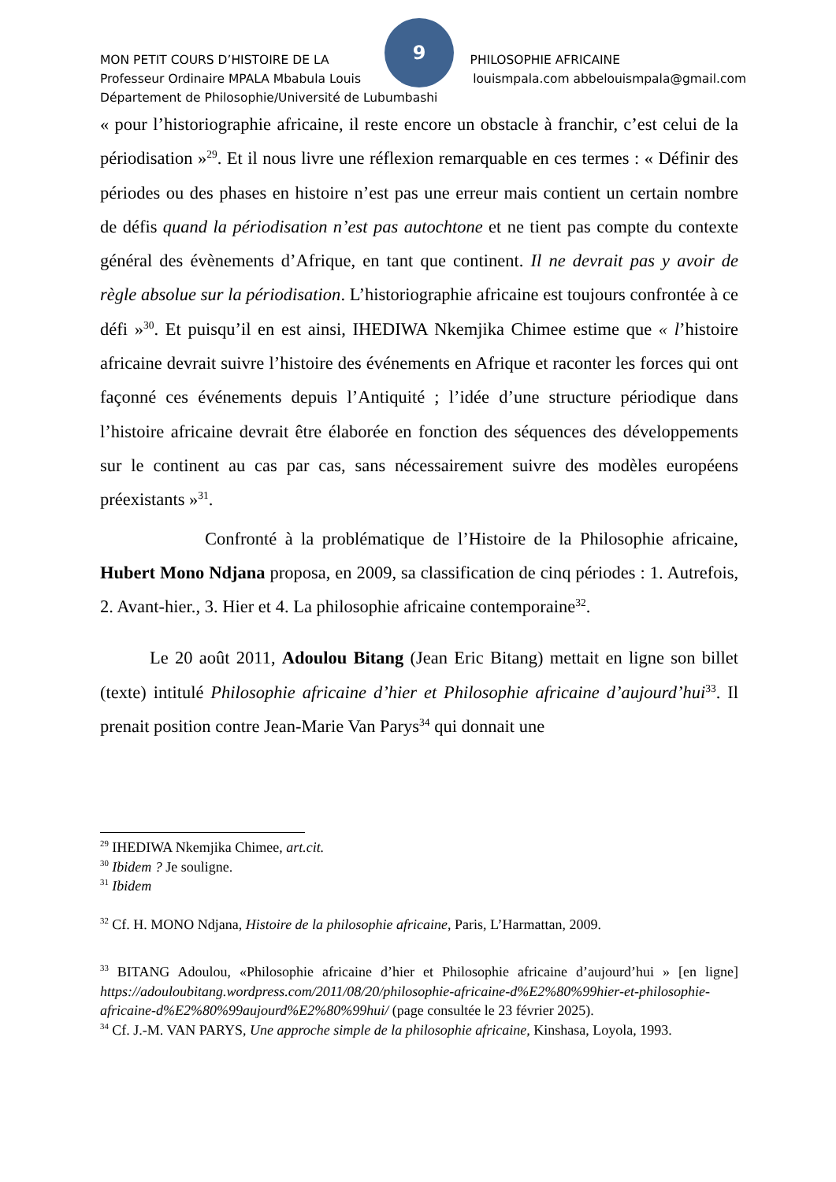9
MON PETIT COURS D’HISTOIRE DE LA PHILOSOPHIE AFRICAINE
Professeur Ordinaire MPALA Mbabula Louis louismpala.com abbelouismpala@gmail.com
Département de Philosophie/Université de Lubumbashi
« pour l’historiographie africaine, il reste encore un obstacle à franchir, c’est celui de la périodisation »<sup>29</sup>. Et il nous livre une réflexion remarquable en ces termes : « Définir des périodes ou des phases en histoire n’est pas une erreur mais contient un certain nombre de défis quand la périodisation n’est pas autochtone et ne tient pas compte du contexte général des évènements d’Afrique, en tant que continent. Il ne devrait pas y avoir de règle absolue sur la périodisation. L’historiographie africaine est toujours confrontée à ce défi »<sup>30</sup>. Et puisqu’il en est ainsi, IHEDIWA Nkemjika Chimee estime que « l’histoire africaine devrait suivre l’histoire des événements en Afrique et raconter les forces qui ont façonné ces événements depuis l’Antiquité ; l’idée d’une structure périodique dans l’histoire africaine devrait être élaborée en fonction des séquences des développements sur le continent au cas par cas, sans nécessairement suivre des modèles européens préexistants »<sup>31</sup>.
Confronté à la problématique de l’Histoire de la Philosophie africaine, Hubert Mono Ndjana proposa, en 2009, sa classification de cinq périodes : 1. Autrefois, 2. Avant-hier., 3. Hier et 4. La philosophie africaine contemporaine<sup>32</sup>.
Le 20 août 2011, Adoulou Bitang (Jean Eric Bitang) mettait en ligne son billet (texte) intitulé Philosophie africaine d’hier et Philosophie africaine d’aujourd’hui<sup>33</sup>. Il prenait position contre Jean-Marie Van Parys<sup>34</sup> qui donnait une
<sup>29</sup> IHEDIWA Nkemjika Chimee, art.cit.
<sup>30</sup> Ibidem ? Je souligne.
<sup>31</sup> Ibidem
<sup>32</sup> Cf. H. MONO Ndjana, Histoire de la philosophie africaine, Paris, L’Harmattan, 2009.
<sup>33</sup> BITANG Adoulou, «Philosophie africaine d’hier et Philosophie africaine d’aujourd’hui » [en ligne] https://adouloubitang.wordpress.com/2011/08/20/philosophie-africaine-d%E2%80%99hier-et-philosophie-africaine-d%E2%80%99aujourd%E2%80%99hui/ (page consultée le 23 février 2025).
<sup>34</sup> Cf. J.-M. VAN PARYS, Une approche simple de la philosophie africaine, Kinshasa, Loyola, 1993.